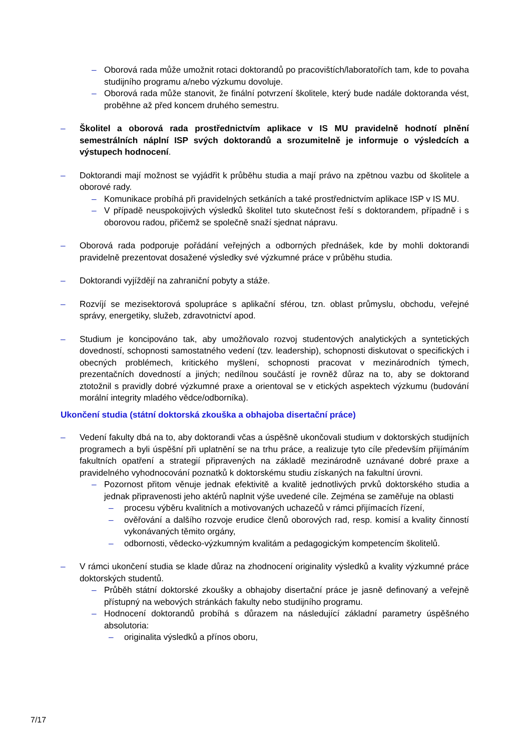– Oborová rada může umožnit rotaci doktorandů po pracovištích/laboratořích tam, kde to povaha studijního programu a/nebo výzkumu dovoluje.
– Oborová rada může stanovit, že finální potvrzení školitele, který bude nadále doktoranda vést, proběhne až před koncem druhého semestru.
– Školitel a oborová rada prostřednictvím aplikace v IS MU pravidelně hodnotí plnění semestrálních náplní ISP svých doktorandů a srozumitelně je informuje o výsledcích a výstupech hodnocení.
– Doktorandi mají možnost se vyjádřit k průběhu studia a mají právo na zpětnou vazbu od školitele a oborové rady.
– Komunikace probíhá při pravidelných setkáních a také prostřednictvím aplikace ISP v IS MU.
– V případě neuspokojivých výsledků školitel tuto skutečnost řeší s doktorandem, případně i s oborovou radou, přičemž se společně snaží sjednat nápravu.
– Oborová rada podporuje pořádání veřejných a odborných přednášek, kde by mohli doktorandi pravidelně prezentovat dosažené výsledky své výzkumné práce v průběhu studia.
– Doktorandi vyjíždějí na zahraniční pobyty a stáže.
– Rozvíjí se mezisektorová spolupráce s aplikační sférou, tzn. oblast průmyslu, obchodu, veřejné správy, energetiky, služeb, zdravotnictví apod.
– Studium je koncipováno tak, aby umožňovalo rozvoj studentových analytických a syntetických dovedností, schopnosti samostatného vedení (tzv. leadership), schopnosti diskutovat o specifických i obecných problémech, kritického myšlení, schopnosti pracovat v mezinárodních týmech, prezentačních dovedností a jiných; nedílnou součástí je rovněž důraz na to, aby se doktorand ztotožnil s pravidly dobré výzkumné praxe a orientoval se v etických aspektech výzkumu (budování morální integrity mladého vědce/odborníka).
Ukončení studia (státní doktorská zkouška a obhajoba disertační práce)
– Vedení fakulty dbá na to, aby doktorandi včas a úspěšně ukončovali studium v doktorských studijních programech a byli úspěšní při uplatnění se na trhu práce, a realizuje tyto cíle především přijímáním fakultních opatření a strategií připravených na základě mezinárodně uznávané dobré praxe a pravidelného vyhodnocování poznatků k doktorskému studiu získaných na fakultní úrovni.
– Pozornost přitom věnuje jednak efektivitě a kvalitě jednotlivých prvků doktorského studia a jednak připravenosti jeho aktérů naplnit výše uvedené cíle. Zejména se zaměřuje na oblasti
– procesu výběru kvalitních a motivovaných uchazečů v rámci přijímacích řízení,
– ověřování a dalšího rozvoje erudice členů oborových rad, resp. komisí a kvality činností vykonávaných těmito orgány,
– odbornosti, vědecko-výzkumným kvalitám a pedagogickým kompetencím školitelů.
– V rámci ukončení studia se klade důraz na zhodnocení originality výsledků a kvality výzkumné práce doktorských studentů.
– Průběh státní doktorské zkoušky a obhajoby disertační práce je jasně definovaný a veřejně přístupný na webových stránkách fakulty nebo studijního programu.
– Hodnocení doktorandů probíhá s důrazem na následující základní parametry úspěšného absolutoria:
– originalita výsledků a přínos oboru,
7/17